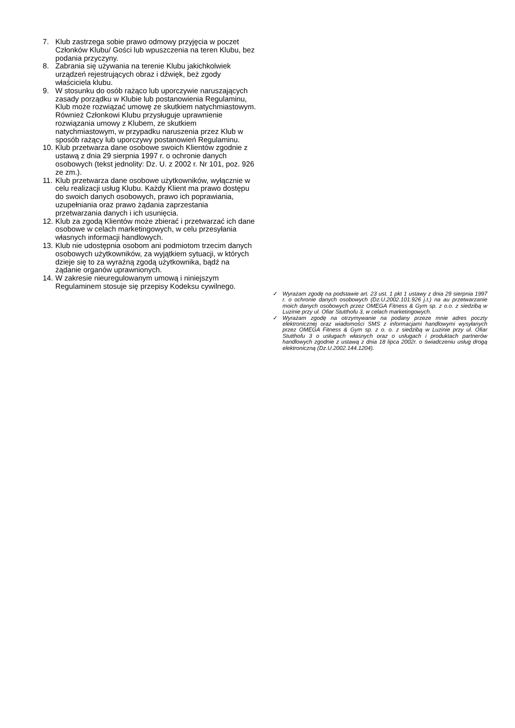7. Klub zastrzega sobie prawo odmowy przyjęcia w poczet Członków Klubu/ Gości lub wpuszczenia na teren Klubu, bez podania przyczyny.
8. Zabrania się używania na terenie Klubu jakichkolwiek urządzeń rejestrujących obraz i dźwięk, beż zgody właściciela klubu.
9. W stosunku do osób rażąco lub uporczywie naruszających zasady porządku w Klubie lub postanowienia Regulaminu, Klub może rozwiązać umowę ze skutkiem natychmiastowym. Również Członkowi Klubu przysługuje uprawnienie rozwiązania umowy z Klubem, ze skutkiem natychmiastowym, w przypadku naruszenia przez Klub w sposób rażący lub uporczywy postanowień Regulaminu.
10. Klub przetwarza dane osobowe swoich Klientów zgodnie z ustawą z dnia 29 sierpnia 1997 r. o ochronie danych osobowych (tekst jednolity: Dz. U. z 2002 r. Nr 101, poz. 926 ze zm.).
11. Klub przetwarza dane osobowe użytkowników, wyłącznie w celu realizacji usług Klubu. Każdy Klient ma prawo dostępu do swoich danych osobowych, prawo ich poprawiania, uzupełniania oraz prawo żądania zaprzestania przetwarzania danych i ich usunięcia.
12. Klub za zgodą Klientów może zbierać i przetwarzać ich dane osobowe w celach marketingowych, w celu przesyłania własnych informacji handlowych.
13. Klub nie udostępnia osobom ani podmiotom trzecim danych osobowych użytkowników, za wyjątkiem sytuacji, w których dzieje się to za wyraźną zgodą użytkownika, bądź na żądanie organów uprawnionych.
14. W zakresie nieuregulowanym umową i niniejszym Regulaminem stosuje się przepisy Kodeksu cywilnego.
✓ Wyrażam zgodę na podstawie art. 23 ust. 1 pkt 1 ustawy z dnia 29 sierpnia 1997 r. o ochronie danych osobowych (Dz.U.2002.101.926 j.t.) na au przetwarzanie moich danych osobowych przez OMEGA Fitness & Gym sp. z o.o. z siedzibą w Luzinie przy ul. Ofiar Stutthofu 3, w celach marketingowych.
✓ Wyrażam zgodę na otrzymywanie na podany przeze mnie adres poczty elektronicznej oraz wiadomości SMS z informacjami handlowymi wysyłanych przez OMEGA Fitness & Gym sp. z o. o. z siedzibą w Luzinie przy ul. Ofiar Stutthofu 3 o usługach własnych oraz o usługach i produktach partnerów handlowych zgodnie z ustawą z dnia 18 lipca 2002r. o świadczeniu usług drogą elektroniczną (Dz.U.2002.144.1204).